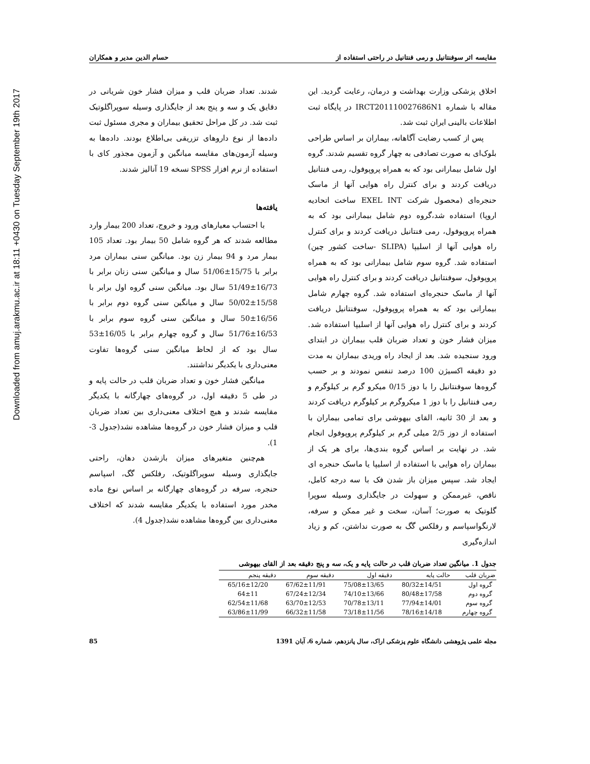Downloaded from amuj.arakmu.ac.ir at 18:11 +0430 on Tuesday September 19th 2017
مقایسه اثر سوفنتانیل و رمی فنتانیل در راحتی استفاده از حسام الدین مدیر و همکاران
اخلاق پزشکی وزارت بهداشت و درمان، رعایت گردید. این مقاله با شماره IRCT201110027686N1 در پایگاه ثبت اطلاعات بالینی ایران ثبت شد.
پس از کسب رضایت آگاهانه، بیماران بر اساس طراحی بلوک‌ای به صورت تصادفی به چهار گروه تقسیم شدند. گروه اول شامل بیمارانی بود که به همراه پروپوفول، رمی فنتانیل دریافت کردند و برای کنترل راه هوایی آنها از ماسک حنجره‌ای (محصول شرکت EXEL INT ساخت اتحادیه اروپا) استفاده شد،گروه دوم شامل بیمارانی بود که به همراه پروپوفول، رمی فنتانیل دریافت کردند و برای کنترل راه هوایی آنها از اسلیپا (SLIPA -ساخت کشور چین) استفاده شد. گروه سوم شامل بیمارانی بود که به همراه پروپوفول، سوفنتانیل دریافت کردند و برای کنترل راه هوایی آنها از ماسک حنجره‌ای استفاده شد. گروه چهارم شامل بیمارانی بود که به همراه پروپوفول، سوفنتانیل دریافت کردند و برای کنترل راه هوایی آنها از اسلیپا استفاده شد. میزان فشار خون و تعداد ضربان قلب بیماران در ابتدای ورود سنجیده شد. بعد از ایجاد راه وریدی بیماران به مدت دو دقیقه اکسیژن 100 درصد تنفس نمودند و بر حسب گروه‌ها سوفنتانیل را با دوز 0/15 میکرو گرم بر کیلوگرم و رمی فنتانیل را با دوز 1 میکروگرم بر کیلوگرم دریافت کردند و بعد از 30 ثانیه، القای بیهوشی برای تمامی بیماران با استفاده از دوز 2/5 میلی گرم بر کیلوگرم پروپوفول انجام شد. در نهایت بر اساس گروه بندی‌ها، برای هر یک از بیماران راه هوایی با استفاده از اسلیپا یا ماسک حنجره ای ایجاد شد. سپس میزان باز شدن فک با سه درجه کامل، ناقص، غیرممکن و سهولت در جایگذاری وسیله سوپرا گلوتیک به صورت؛ آسان، سخت و غیر ممکن و سرفه، لارنگواسپاسم و رفلکس گگ به صورت نداشتن، کم و زیاد اندازه‌گیری
شدند. تعداد ضربان قلب و میزان فشار خون شریانی در دقایق یک و سه و پنج بعد از جایگذاری وسیله سوپراگلوتیک ثبت شد. در کل مراحل تحقیق بیماران و مجری مسئول ثبت داده‌ها از نوع داروهای تزریقی بی‌اطلاع بودند. داده‌ها به وسیله آزمون‌های مقایسه میانگین و آزمون مجذور کای با استفاده از نرم افزار SPSS نسخه 19 آنالیز شدند.
یافته‌ها
با احتساب معیارهای ورود و خروج، تعداد 200 بیمار وارد مطالعه شدند که هر گروه شامل 50 بیمار بود. تعداد 105 بیمار مرد و 94 بیمار زن بود. میانگین سنی بیماران مرد برابر با 15/75±51/06 سال و میانگین سنی زنان برابر با 16/73±51/49 سال بود. میانگین سنی گروه اول برابر با 15/58±50/02 سال و میانگین سنی گروه دوم برابر با 16/56±50 سال و میانگین سنی گروه سوم برابر با 16/53±51/76 سال و گروه چهارم برابر با 16/05±53 سال بود که از لحاظ میانگین سنی گروه‌ها تفاوت معنی‌داری با یکدیگر نداشتند.
میانگین فشار خون و تعداد ضربان قلب در حالت پایه و در طی 5 دقیقه اول، در گروه‌های چهارگانه با یکدیگر مقایسه شدند و هیچ اختلاف معنی‌داری بین تعداد ضربان قلب و میزان فشار خون در گروه‌ها مشاهده نشد(جدول 3-1).
هم‌چنین متغیرهای میزان بازشدن دهان، راحتی جایگذاری وسیله سوپراگلوتیک، رفلکس گگ، اسپاسم حنجره، سرفه در گروه‌های چهارگانه بر اساس نوع ماده مخدر مورد استفاده با یکدیگر مقایسه شدند که اختلاف معنی‌داری بین گروه‌ها مشاهده نشد(جدول 4).
جدول 1. میانگین تعداد ضربان قلب در حالت پایه و یک، سه و پنج دقیقه بعد از القای بیهوشی
| ضربان قلب | حالت پایه | دقیقه اول | دقیقه سوم | دقیقه پنجم |
| --- | --- | --- | --- | --- |
| گروه اول | 80/32±14/51 | 75/08±13/65 | 67/62±11/91 | 65/16±12/20 |
| گروه دوم | 80/48±17/58 | 74/10±13/66 | 67/24±12/34 | 64±11 |
| گروه سوم | 77/94±14/01 | 70/78±13/11 | 63/70±12/53 | 62/54±11/68 |
| گروه چهارم | 78/16±14/18 | 73/18±11/56 | 66/32±11/58 | 63/86±11/99 |
مجله علمی پژوهشی دانشگاه علوم پزشکی اراک، سال پانزدهم، شماره 6، آبان 1391 85